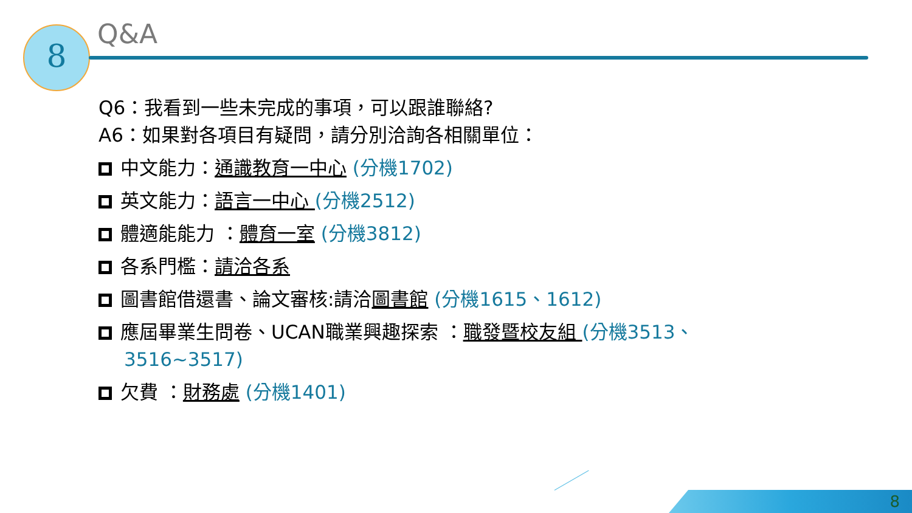8
Q&A
Q6：我看到一些未完成的事項，可以跟誰聯絡?
A6：如果對各項目有疑問，請分別洽詢各相關單位：
中文能力：通識教育一中心 (分機1702)
英文能力：語言一中心 (分機2512)
體適能能力 ：體育一室 (分機3812)
各系門檻：請洽各系
圖書館借還書、論文審核:請洽圖書館 (分機1615、1612)
應屆畢業生問卷、UCAN職業興趣探索 ：職發暨校友組 (分機3513、
3516~3517)
欠費 ：財務處 (分機1401)
8